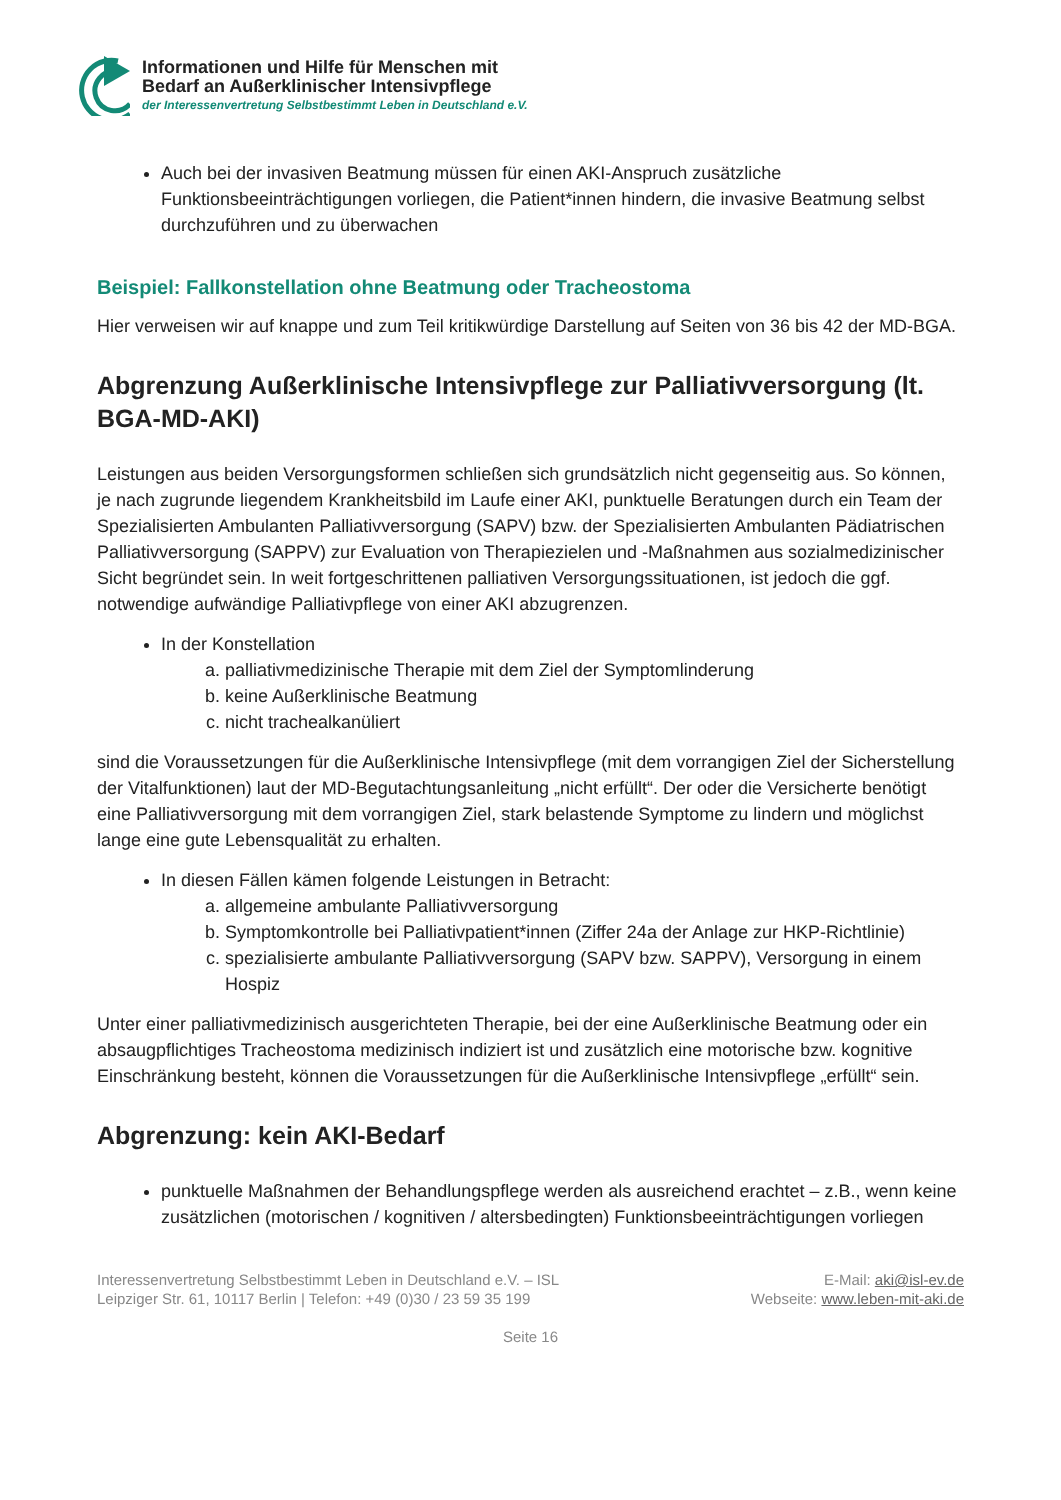Informationen und Hilfe für Menschen mit
Bedarf an Außerklinischer Intensivpflege
der Interessenvertretung Selbstbestimmt Leben in Deutschland e.V.
Auch bei der invasiven Beatmung müssen für einen AKI-Anspruch zusätzliche Funktionsbeeinträchtigungen vorliegen, die Patient*innen hindern, die invasive Beatmung selbst durchzuführen und zu überwachen
Beispiel: Fallkonstellation ohne Beatmung oder Tracheostoma
Hier verweisen wir auf knappe und zum Teil kritikwürdige Darstellung auf Seiten von 36 bis 42 der MD-BGA.
Abgrenzung Außerklinische Intensivpflege zur Palliativversorgung (lt. BGA-MD-AKI)
Leistungen aus beiden Versorgungsformen schließen sich grundsätzlich nicht gegenseitig aus. So können, je nach zugrunde liegendem Krankheitsbild im Laufe einer AKI, punktuelle Beratungen durch ein Team der Spezialisierten Ambulanten Palliativversorgung (SAPV) bzw. der Spezialisierten Ambulanten Pädiatrischen Palliativversorgung (SAPPV) zur Evaluation von Therapiezielen und -Maßnahmen aus sozialmedizinischer Sicht begründet sein. In weit fortgeschrittenen palliativen Versorgungssituationen, ist jedoch die ggf. notwendige aufwändige Palliativpflege von einer AKI abzugrenzen.
In der Konstellation
a. palliativmedizinische Therapie mit dem Ziel der Symptomlinderung
b. keine Außerklinische Beatmung
c. nicht trachealkanüliert
sind die Voraussetzungen für die Außerklinische Intensivpflege (mit dem vorrangigen Ziel der Sicherstellung der Vitalfunktionen) laut der MD-Begutachtungsanleitung „nicht erfüllt“. Der oder die Versicherte benötigt eine Palliativversorgung mit dem vorrangigen Ziel, stark belastende Symptome zu lindern und möglichst lange eine gute Lebensqualität zu erhalten.
In diesen Fällen kämen folgende Leistungen in Betracht:
a. allgemeine ambulante Palliativversorgung
b. Symptomkontrolle bei Palliativpatient*innen (Ziffer 24a der Anlage zur HKP-Richtlinie)
c. spezialisierte ambulante Palliativversorgung (SAPV bzw. SAPPV), Versorgung in einem Hospiz
Unter einer palliativmedizinisch ausgerichteten Therapie, bei der eine Außerklinische Beatmung oder ein absaugpflichtiges Tracheostoma medizinisch indiziert ist und zusätzlich eine motorische bzw. kognitive Einschränkung besteht, können die Voraussetzungen für die Außerklinische Intensivpflege „erfüllt“ sein.
Abgrenzung: kein AKI-Bedarf
punktuelle Maßnahmen der Behandlungspflege werden als ausreichend erachtet – z.B., wenn keine zusätzlichen (motorischen / kognitiven / altersbedingten) Funktionsbeeinträchtigungen vorliegen
Interessenvertretung Selbstbestimmt Leben in Deutschland e.V. – ISL
Leipziger Str. 61, 10117 Berlin | Telefon: +49 (0)30 / 23 59 35 199
E-Mail: aki@isl-ev.de
Webseite: www.leben-mit-aki.de
Seite 16